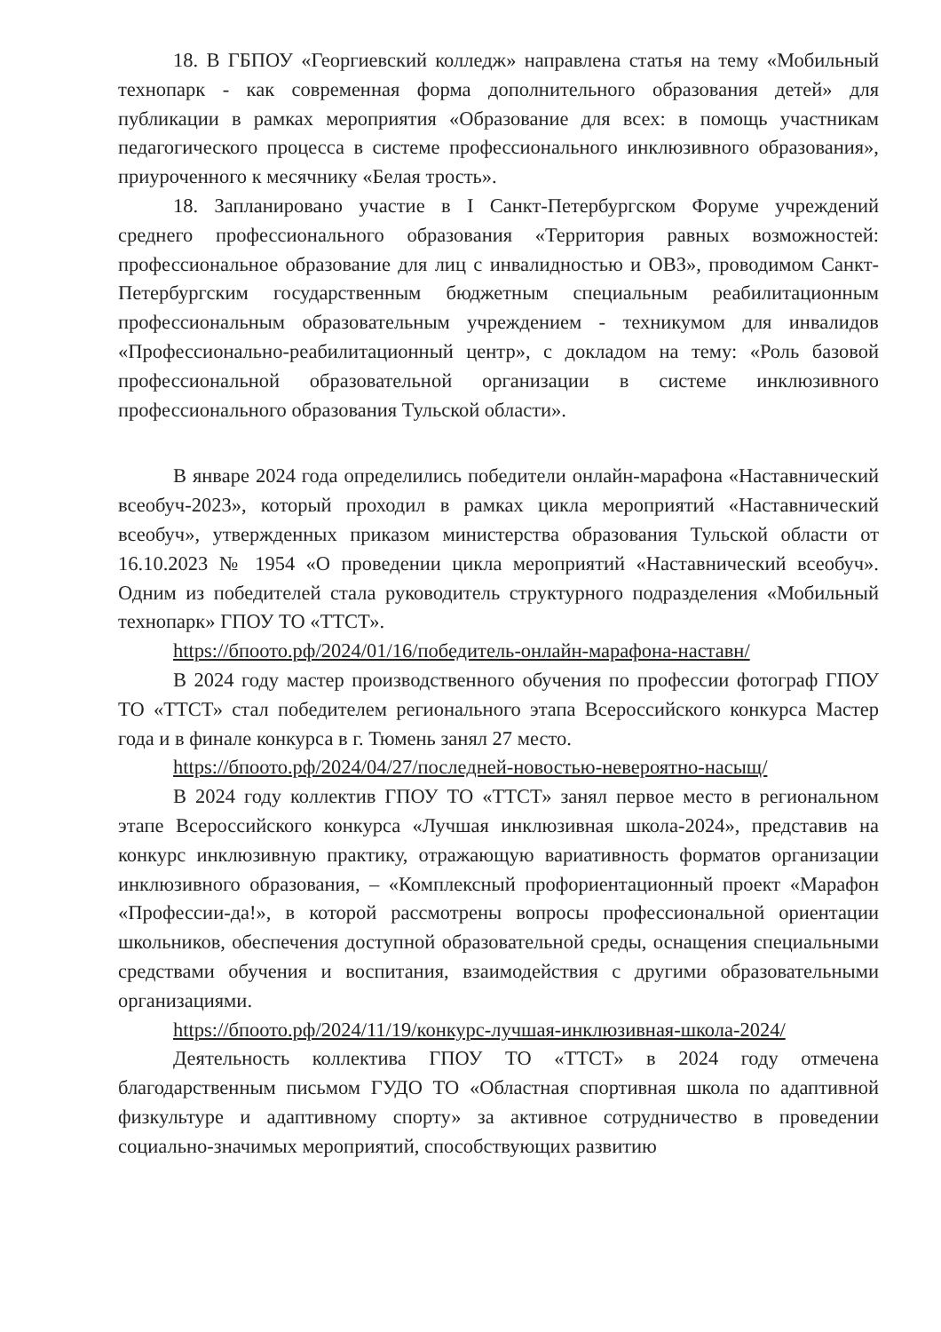18. В ГБПОУ «Георгиевский колледж» направлена статья на тему «Мобильный технопарк - как современная форма дополнительного образования детей» для публикации в рамках мероприятия «Образование для всех: в помощь участникам педагогического процесса в системе профессионального инклюзивного образования», приуроченного к месячнику «Белая трость».
18. Запланировано участие в I Санкт-Петербургском Форуме учреждений среднего профессионального образования «Территория равных возможностей: профессиональное образование для лиц с инвалидностью и ОВЗ», проводимом Санкт-Петербургским государственным бюджетным специальным реабилитационным профессиональным образовательным учреждением - техникумом для инвалидов «Профессионально-реабилитационный центр», с докладом на тему: «Роль базовой профессиональной образовательной организации в системе инклюзивного профессионального образования Тульской области».
В январе 2024 года определились победители онлайн-марафона «Наставнический всеобуч-2023», который проходил в рамках цикла мероприятий «Наставнический всеобуч», утвержденных приказом министерства образования Тульской области от 16.10.2023 № 1954 «О проведении цикла мероприятий «Наставнический всеобуч». Одним из победителей стала руководитель структурного подразделения «Мобильный технопарк» ГПОУ ТО «ТТСТ».
https://бпоото.рф/2024/01/16/победитель-онлайн-марафона-наставн/
В 2024 году мастер производственного обучения по профессии фотограф ГПОУ ТО «ТТСТ» стал победителем регионального этапа Всероссийского конкурса Мастер года и в финале конкурса в г. Тюмень занял 27 место.
https://бпоото.рф/2024/04/27/последней-новостью-невероятно-насыщ/
В 2024 году коллектив ГПОУ ТО «ТТСТ» занял первое место в региональном этапе Всероссийского конкурса «Лучшая инклюзивная школа-2024», представив на конкурс инклюзивную практику, отражающую вариативность форматов организации инклюзивного образования, – «Комплексный профориентационный проект «Марафон «Профессии-да!», в которой рассмотрены вопросы профессиональной ориентации школьников, обеспечения доступной образовательной среды, оснащения специальными средствами обучения и воспитания, взаимодействия с другими образовательными организациями.
https://бпоото.рф/2024/11/19/конкурс-лучшая-инклюзивная-школа-2024/
Деятельность коллектива ГПОУ ТО «ТТСТ» в 2024 году отмечена благодарственным письмом ГУДО ТО «Областная спортивная школа по адаптивной физкультуре и адаптивному спорту» за активное сотрудничество в проведении социально-значимых мероприятий, способствующих развитию